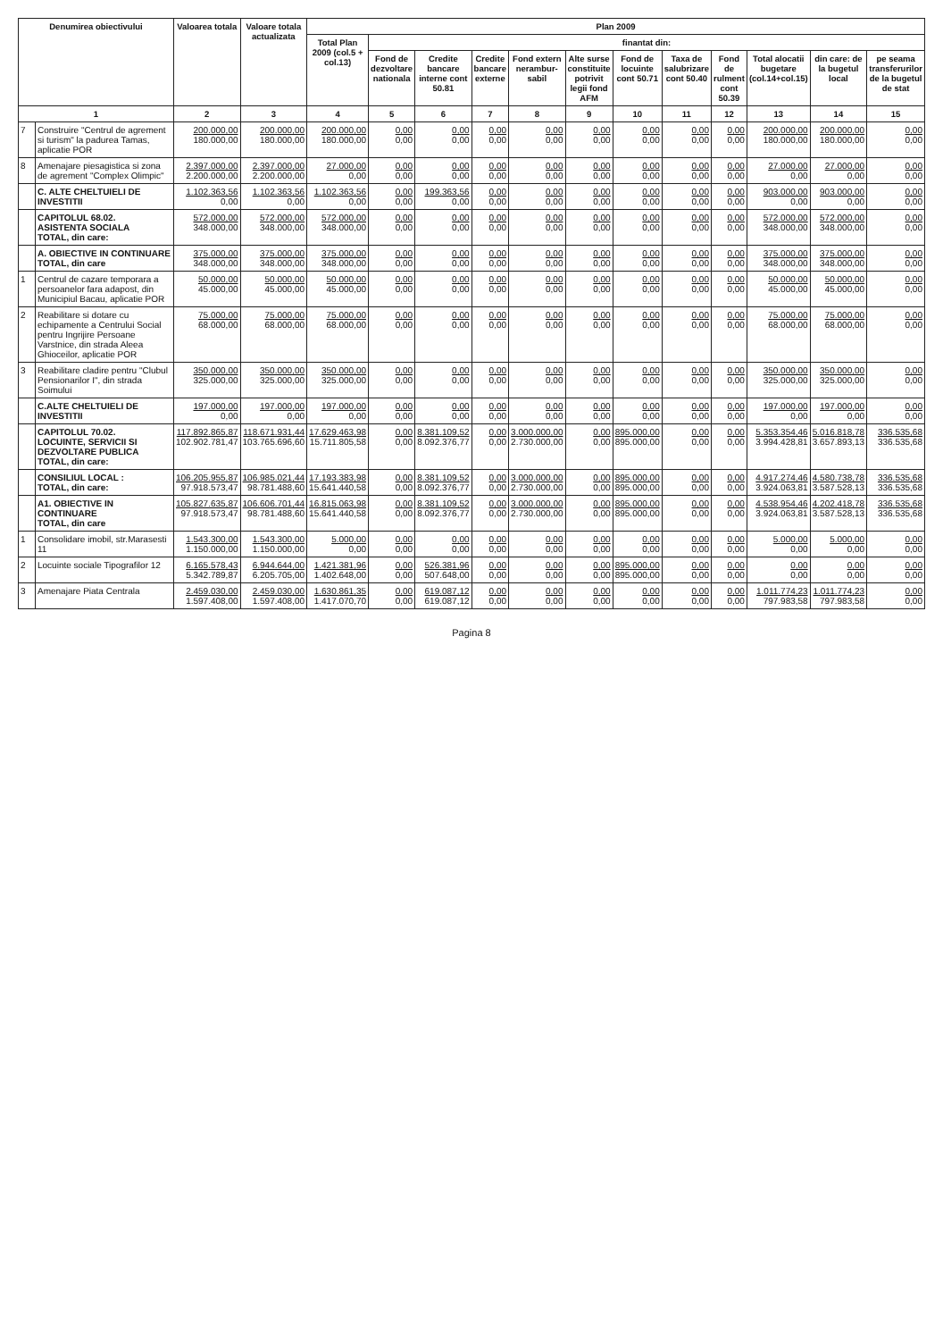| Denumirea obiectivului | | Valoarea totala | Valoare totala actualizata | Plan 2009 | | | | | | | | | | | |
| --- | --- | --- | --- | --- | --- | --- | --- | --- | --- | --- | --- | --- | --- | --- | --- |
| | | | | Total Plan 2009 (col.5 + col.13) | finantat din: | | | | | | | | | | |
| | | | | | Fond de dezvoltare nationala | Credite bancare interne cont 50.81 | Credite bancare externe | Fond extern nerambur-sabil | Alte surse constituite potrivit legii fond AFM | Fond de locuinte cont 50.71 | Taxa de salubrizare cont 50.40 | Fond de rulment cont 50.39 | Total alocatii bugetare (col.14+col.15) | din care: de la bugetul local | pe seama transferurilor de la bugetul de stat |
| 1 | | 2 | 3 | 4 | 5 | 6 | 7 | 8 | 9 | 10 | 11 | 12 | 13 | 14 | 15 |
| 7 | Construire "Centrul de agrement si turism" la padurea Tamas, aplicatie POR | 200.000,00 180.000,00 | 200.000,00 180.000,00 | 200.000,00 180.000,00 | 0,00 0,00 | 0,00 0,00 | 0,00 0,00 | 0,00 0,00 | 0,00 0,00 | 0,00 0,00 | 0,00 0,00 | 0,00 0,00 | 200.000,00 180.000,00 | 200.000,00 180.000,00 | 0,00 0,00 |
| 8 | Amenajare piesagistica si zona de agrement "Complex Olimpic" | 2.397.000,00 2.200.000,00 | 2.397.000,00 2.200.000,00 | 27.000,00 0,00 | 0,00 0,00 | 0,00 0,00 | 0,00 0,00 | 0,00 0,00 | 0,00 0,00 | 0,00 0,00 | 0,00 0,00 | 0,00 0,00 | 27.000,00 0,00 | 27.000,00 0,00 | 0,00 0,00 |
| | C. ALTE CHELTUIELI DE INVESTITII | 1.102.363,56 0,00 | 1.102.363,56 0,00 | 1.102.363,56 0,00 | 0,00 0,00 | 199.363,56 0,00 | 0,00 0,00 | 0,00 0,00 | 0,00 0,00 | 0,00 0,00 | 0,00 0,00 | 0,00 0,00 | 903.000,00 0,00 | 903.000,00 0,00 | 0,00 0,00 |
| | CAPITOLUL 68.02. ASISTENTA SOCIALA TOTAL, din care: | 572.000,00 348.000,00 | 572.000,00 348.000,00 | 572.000,00 348.000,00 | 0,00 0,00 | 0,00 0,00 | 0,00 0,00 | 0,00 0,00 | 0,00 0,00 | 0,00 0,00 | 0,00 0,00 | 0,00 0,00 | 572.000,00 348.000,00 | 572.000,00 348.000,00 | 0,00 0,00 |
| | A. OBIECTIVE IN CONTINUARE TOTAL, din care | 375.000,00 348.000,00 | 375.000,00 348.000,00 | 375.000,00 348.000,00 | 0,00 0,00 | 0,00 0,00 | 0,00 0,00 | 0,00 0,00 | 0,00 0,00 | 0,00 0,00 | 0,00 0,00 | 0,00 0,00 | 375.000,00 348.000,00 | 375.000,00 348.000,00 | 0,00 0,00 |
| 1 | Centrul de cazare temporara a persoanelor fara adapost, din Municipiul Bacau, aplicatie POR | 50.000,00 45.000,00 | 50.000,00 45.000,00 | 50.000,00 45.000,00 | 0,00 0,00 | 0,00 0,00 | 0,00 0,00 | 0,00 0,00 | 0,00 0,00 | 0,00 0,00 | 0,00 0,00 | 0,00 0,00 | 50.000,00 45.000,00 | 50.000,00 45.000,00 | 0,00 0,00 |
| 2 | Reabilitare si dotare cu echipamente a Centrului Social pentru Ingrijire Persoane Varstnice, din strada Aleea Ghioceilor, aplicatie POR | 75.000,00 68.000,00 | 75.000,00 68.000,00 | 75.000,00 68.000,00 | 0,00 0,00 | 0,00 0,00 | 0,00 0,00 | 0,00 0,00 | 0,00 0,00 | 0,00 0,00 | 0,00 0,00 | 0,00 0,00 | 75.000,00 68.000,00 | 75.000,00 68.000,00 | 0,00 0,00 |
| 3 | Reabilitare cladire pentru "Clubul Pensionarilor I", din strada Soimului | 350.000,00 325.000,00 | 350.000,00 325.000,00 | 350.000,00 325.000,00 | 0,00 0,00 | 0,00 0,00 | 0,00 0,00 | 0,00 0,00 | 0,00 0,00 | 0,00 0,00 | 0,00 0,00 | 0,00 0,00 | 350.000,00 325.000,00 | 350.000,00 325.000,00 | 0,00 0,00 |
| | C.ALTE CHELTUIELI DE INVESTITII | 197.000,00 0,00 | 197.000,00 0,00 | 197.000,00 0,00 | 0,00 0,00 | 0,00 0,00 | 0,00 0,00 | 0,00 0,00 | 0,00 0,00 | 0,00 0,00 | 0,00 0,00 | 0,00 0,00 | 197.000,00 0,00 | 197.000,00 0,00 | 0,00 0,00 |
| | CAPITOLUL 70.02. LOCUINTE, SERVICII SI DEZVOLTARE PUBLICA TOTAL, din care: | 117.892.865,87 102.902.781,47 | 118.671.931,44 103.765.696,60 | 17.629.463,98 15.711.805,58 | 0,00 0,00 | 8.381.109,52 8.092.376,77 | 0,00 0,00 | 3.000.000,00 2.730.000,00 | 0,00 0,00 | 895.000,00 895.000,00 | 0,00 0,00 | 0,00 0,00 | 5.353.354,46 3.994.428,81 | 5.016.818,78 3.657.893,13 | 336.535,68 336.535,68 |
| | CONSILIUL LOCAL : TOTAL, din care: | 106.205.955,87 97.918.573,47 | 106.985.021,44 98.781.488,60 | 17.193.383,98 15.641.440,58 | 0,00 0,00 | 8.381.109,52 8.092.376,77 | 0,00 0,00 | 3.000.000,00 2.730.000,00 | 0,00 0,00 | 895.000,00 895.000,00 | 0,00 0,00 | 0,00 0,00 | 4.917.274,46 3.924.063,81 | 4.580.738,78 3.587.528,13 | 336.535,68 336.535,68 |
| | A1. OBIECTIVE IN CONTINUARE TOTAL, din care | 105.827.635,87 97.918.573,47 | 106.606.701,44 98.781.488,60 | 16.815.063,98 15.641.440,58 | 0,00 0,00 | 8.381.109,52 8.092.376,77 | 0,00 0,00 | 3.000.000,00 2.730.000,00 | 0,00 0,00 | 895.000,00 895.000,00 | 0,00 0,00 | 0,00 0,00 | 4.538.954,46 3.924.063,81 | 4.202.418,78 3.587.528,13 | 336.535,68 336.535,68 |
| 1 | Consolidare imobil, str.Marasesti 11 | 1.543.300,00 1.150.000,00 | 1.543.300,00 1.150.000,00 | 5.000,00 0,00 | 0,00 0,00 | 0,00 0,00 | 0,00 0,00 | 0,00 0,00 | 0,00 0,00 | 0,00 0,00 | 0,00 0,00 | 0,00 0,00 | 5.000,00 0,00 | 5.000,00 0,00 | 0,00 0,00 |
| 2 | Locuinte sociale Tipografilor 12 | 6.165.578,43 5.342.789,87 | 6.944.644,00 6.205.705,00 | 1.421.381,96 1.402.648,00 | 0,00 0,00 | 526.381,96 507.648,00 | 0,00 0,00 | 0,00 0,00 | 0,00 0,00 | 895.000,00 895.000,00 | 0,00 0,00 | 0,00 0,00 | 0,00 0,00 | 0,00 0,00 | 0,00 0,00 |
| 3 | Amenajare Piata Centrala | 2.459.030,00 1.597.408,00 | 2.459.030,00 1.597.408,00 | 1.630.861,35 1.417.070,70 | 0,00 0,00 | 619.087,12 619.087,12 | 0,00 0,00 | 0,00 0,00 | 0,00 0,00 | 0,00 0,00 | 0,00 0,00 | 0,00 0,00 | 1.011.774,23 797.983,58 | 1.011.774,23 797.983,58 | 0,00 0,00 |
Pagina 8